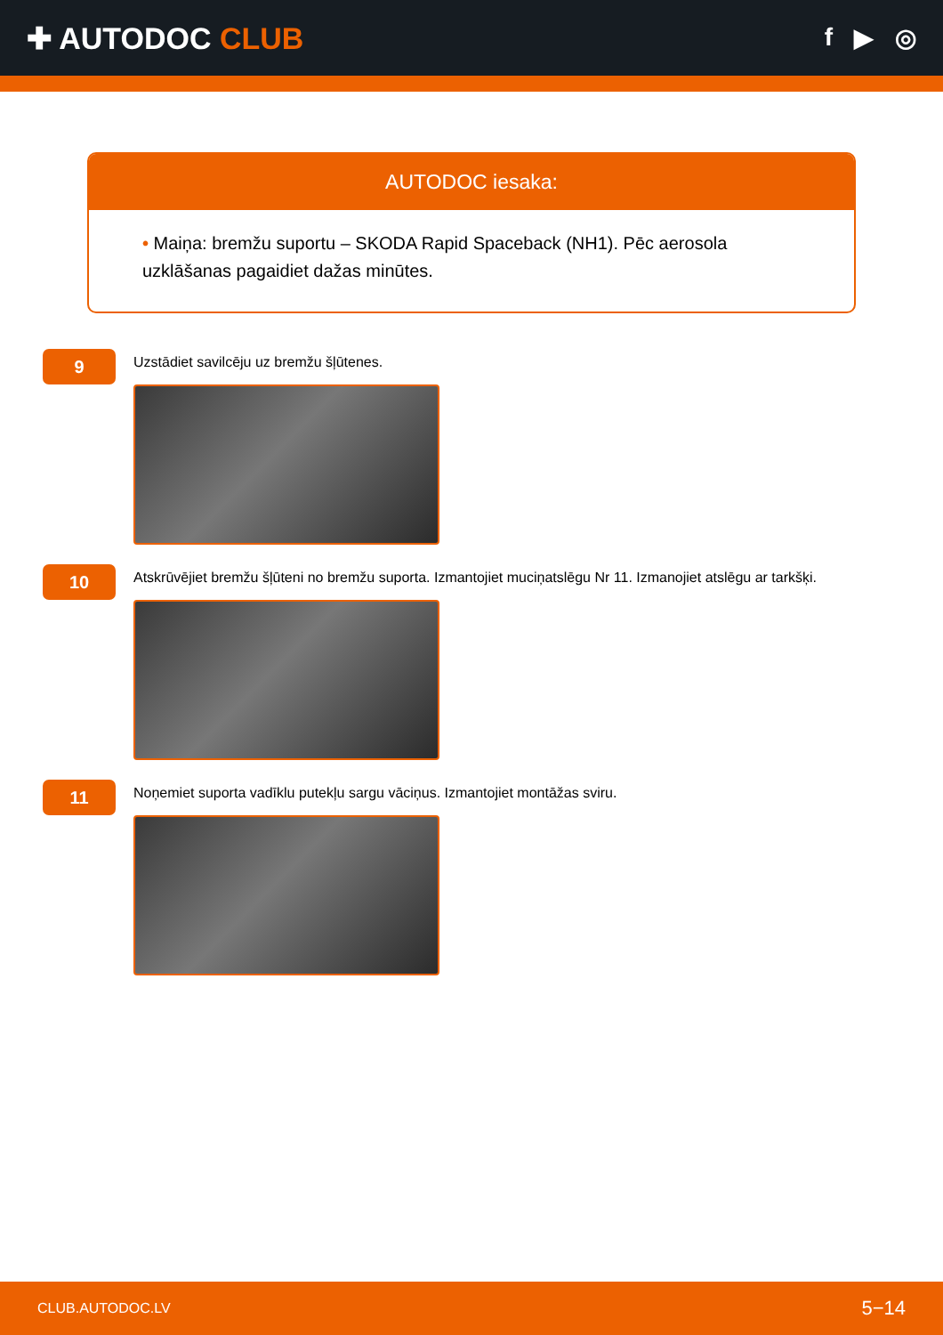✚ AUTODOC CLUB
f ▶ ◎
AUTODOC iesaka:
• Maiņa: bremžu suportu – SKODA Rapid Spaceback (NH1). Pēc aerosola uzklāšanas pagaidiet dažas minūtes.
9
Uzstādiet savilcēju uz bremžu šļūtenes.
10
Atskrūvējiet bremžu šļūteni no bremžu suporta. Izmantojiet muciņatslēgu Nr 11. Izmanojiet atslēgu ar tarkšķi.
11
Noņemiet suporta vadīklu putekļu sargu vāciņus. Izmantojiet montāžas sviru.
CLUB.AUTODOC.LV 5−14